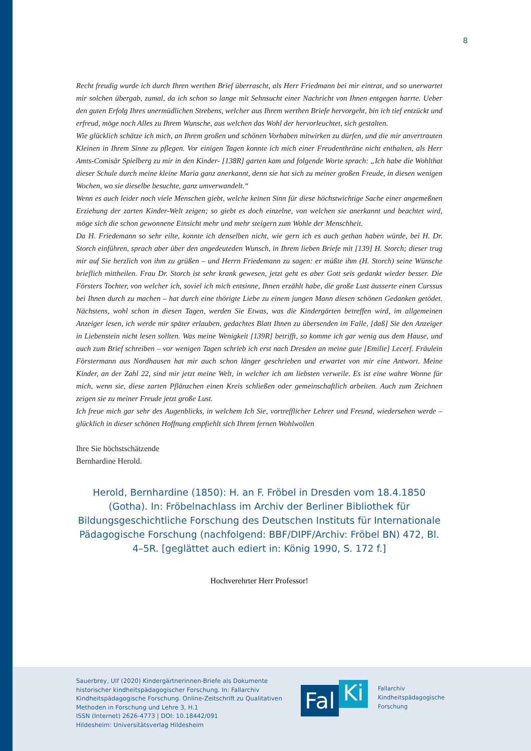8
Recht freudig wurde ich durch Ihren werthen Brief überrascht, als Herr Friedmann bei mir eintrat, und so unerwartet mir solchen übergab, zumal, da ich schon so lange mit Sehnsucht einer Nachricht von Ihnen entgegen harrte. Ueber den guten Erfolg Ihres unermüdlichen Strebens, welcher aus Ihrem werthen Briefe hervorgeht, bin ich tief entzückt und erfreud, möge noch Alles zu Ihrem Wunsche, aus welchen das Wohl der hervorleuchtet, sich gestalten.
Wie glücklich schätze ich mich, an Ihrem großen und schönen Vorhaben mitwirken zu dürfen, und die mir anvertrauten Kleinen in Ihrem Sinne zu pflegen. Vor einigen Tagen konnte ich mich einer Freudenthräne nicht enthalten, als Herr Amts-Comisär Spielberg zu mir in den Kinder- [138R] garten kam und folgende Worte sprach: „Ich habe die Wohlthat dieser Schule durch meine kleine Maria ganz anerkannt, denn sie hat sich zu meiner großen Freude, in diesen wenigen Wochen, wo sie dieselbe besuchte, ganz umverwandelt.“
Wenn es auch leider noch viele Menschen giebt, welche keinen Sinn für diese höchstwichtige Sache einer angemeßnen Erziehung der zarten Kinder-Welt zeigen; so giebt es doch einzelne, von welchen sie anerkannt und beachtet wird, möge sich die schon gewonnene Einsicht mehr und mehr steigern zum Wohle der Menschheit.
Da H. Friedemann so sehr eilte, konnte ich denselben nicht, wie gern ich es auch gethan haben würde, bei H. Dr. Storch einführen, sprach aber über den angedeuteden Wunsch, in Ihrem lieben Briefe mit [139] H. Storch; dieser trug mir auf Sie herzlich von ihm zu grüßen – und Herrn Friedemann zu sagen: er müßte ihm (H. Storch) seine Wünsche brieflich mittheilen. Frau Dr. Storch ist sehr krank gewesen, jetzt geht es aber Gott seis gedankt wieder besser. Die Försters Tochter, von welcher ich, soviel ich mich entsinne, Ihnen erzählt habe, die große Lust äusserte einen Curssus bei Ihnen durch zu machen – hat durch eine thörigte Liebe zu einem jungen Mann diesen schönen Gedanken getödet. Nächstens, wohl schon in diesen Tagen, werden Sie Etwas, was die Kindergärten betreffen wird, im allgemeinen Anzeiger lesen, ich werde mir später erlauben, gedachtes Blatt Ihnen zu übersenden im Falle, [daß] Sie den Anzeiger in Liebenstein nicht lesen sollten. Was meine Wenigkeit [139R] betrifft, so komme ich gar wenig aus dem Hause, und auch zum Brief schreiben – vor wenigen Tagen schrieb ich erst nach Dresden an meine gute [Emilie] Lecerf. Fräulein Förstermann aus Nordhausen hat mir auch schon länger geschrieben und erwartet von mir eine Antwort. Meine Kinder, an der Zahl 22, sind mir jetzt meine Welt, in welcher ich am liebsten verweile. Es ist eine wahre Wonne für mich, wenn sie, diese zarten Pflänzchen einen Kreis schließen oder gemeinschaftlich arbeiten. Auch zum Zeichnen zeigen sie zu meiner Freude jetzt große Lust.
Ich freue mich gar sehr des Augenblicks, in welchem Ich Sie, vortrefflicher Lehrer und Freund, wiedersehen werde – glücklich in dieser schönen Hoffnung empfiehlt sich Ihrem fernen Wohlwollen
Ihre Sie höchstschätzende
Bernhardine Herold.
Herold, Bernhardine (1850): H. an F. Fröbel in Dresden vom 18.4.1850 (Gotha). In: Fröbelnachlass im Archiv der Berliner Bibliothek für Bildungsgeschichtliche Forschung des Deutschen Instituts für Internationale Pädagogische Forschung (nachfolgend: BBF/DIPF/Archiv: Fröbel BN) 472, Bl. 4–5R. [geglättet auch ediert in: König 1990, S. 172 f.]
Hochverehrter Herr Professor!
Sauerbrey, Ulf (2020) Kindergärtnerinnen-Briefe als Dokumente historischer kindheitspädagogischer Forschung. In: Fallarchiv Kindheitspädagogische Forschung. Online-Zeitschrift zu Qualitativen Methoden in Forschung und Lehre 3, H.1
ISSN (Internet) 2626-4773 | DOI: 10.18442/091
Hildesheim: Universitätsverlag Hildesheim
Fal
Ki
Fallarchiv
Kindheitspädagogische
Forschung